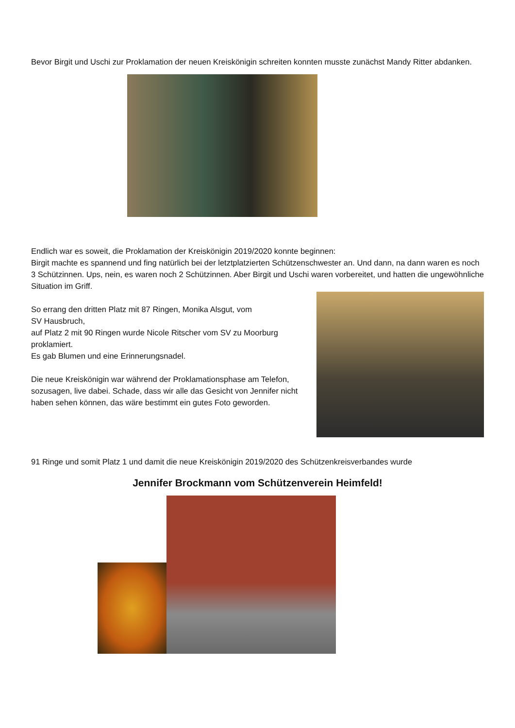Bevor Birgit und Uschi zur Proklamation der neuen Kreiskönigin schreiten konnten musste zunächst Mandy Ritter abdanken.
Endlich war es soweit, die Proklamation der Kreiskönigin 2019/2020 konnte beginnen:
Birgit machte es spannend und fing natürlich bei der letztplatzierten Schützenschwester an. Und dann, na dann waren es noch 3 Schützinnen. Ups, nein, es waren noch 2 Schützinnen. Aber Birgit und Uschi waren vorbereitet, und hatten die ungewöhnliche Situation im Griff.
So errang den dritten Platz mit 87 Ringen, Monika Alsgut, vom
SV Hausbruch,
auf Platz 2 mit 90 Ringen wurde Nicole Ritscher vom SV zu Moorburg proklamiert.
Es gab Blumen und eine Erinnerungsnadel.
Die neue Kreiskönigin war während der Proklamationsphase am Telefon, sozusagen, live dabei. Schade, dass wir alle das Gesicht von Jennifer nicht haben sehen können, das wäre bestimmt ein gutes Foto geworden.
91 Ringe und somit Platz 1 und damit die neue Kreiskönigin 2019/2020 des Schützenkreisverbandes wurde
Jennifer Brockmann vom Schützenverein Heimfeld!